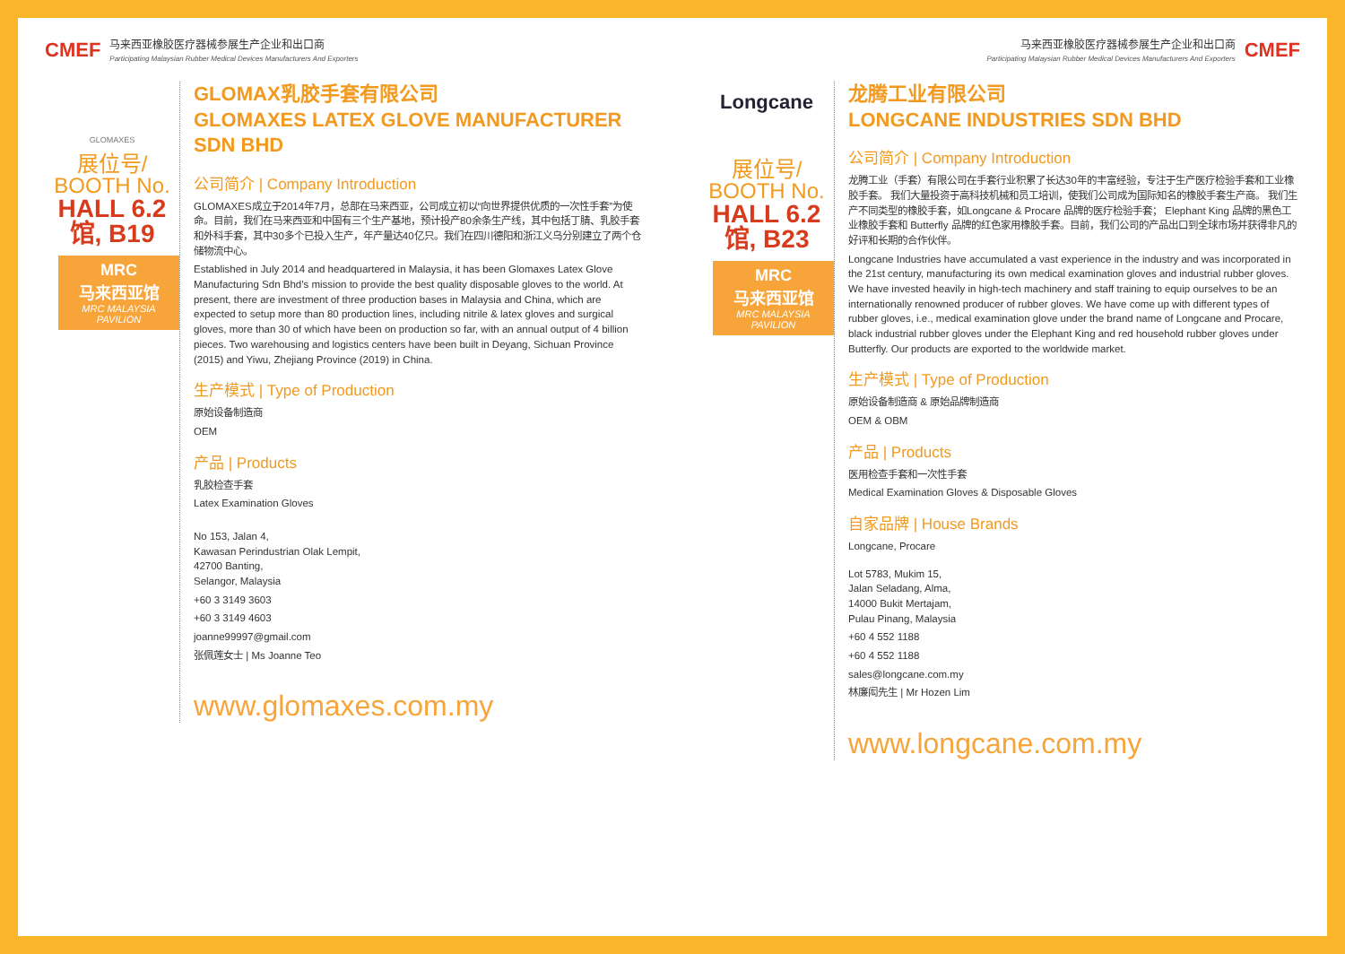CMEF
马来西亚橡胶医疗器械参展生产企业和出口商
Participating Malaysian Rubber Medical Devices Manufacturers And Exporters
GLOMAXES
展位号/
BOOTH No.
HALL 6.2馆, B19
MRC
马来西亚馆
MRC MALAYSIA PAVILION
GLOMAX乳胶手套有限公司
GLOMAXES LATEX GLOVE MANUFACTURER SDN BHD
公司简介 | Company Introduction
GLOMAXES成立于2014年7月，总部在马来西亚，公司成立初以“向世界提供优质的一次性手套”为使命。目前，我们在马来西亚和中国有三个生产基地，预计投产80余条生产线，其中包括丁腈、乳胶手套和外科手套，其中30多个已投入生产，年产量达40亿只。我们在四川德阳和浙江义乌分别建立了两个仓储物流中心。
Established in July 2014 and headquartered in Malaysia, it has been Glomaxes Latex Glove Manufacturing Sdn Bhd’s mission to provide the best quality disposable gloves to the world. At present, there are investment of three production bases in Malaysia and China, which are expected to setup more than 80 production lines, including nitrile & latex gloves and surgical gloves, more than 30 of which have been on production so far, with an annual output of 4 billion pieces. Two warehousing and logistics centers have been built in Deyang, Sichuan Province (2015) and Yiwu, Zhejiang Province (2019) in China.
生产模式 | Type of Production
原始设备制造商
OEM
产品 | Products
乳胶检查手套
Latex Examination Gloves
No 153, Jalan 4,
Kawasan Perindustrian Olak Lempit,
42700 Banting,
Selangor, Malaysia
+60 3 3149 3603
+60 3 3149 4603
joanne99997@gmail.com
张佩莲女士 | Ms Joanne Teo
www.glomaxes.com.my
马来西亚橡胶医疗器械参展生产企业和出口商
Participating Malaysian Rubber Medical Devices Manufacturers And Exporters
CMEF
Longcane
展位号/
BOOTH No.
HALL 6.2馆, B23
MRC
马来西亚馆
MRC MALAYSIA PAVILION
龙腾工业有限公司
LONGCANE INDUSTRIES SDN BHD
公司简介 | Company Introduction
龙腾工业（手套）有限公司在手套行业积累了长达30年的丰富经验，专注于生产医疗检验手套和工业橡胶手套。 我们大量投资于高科技机械和员工培训，使我们公司成为国际知名的橡胶手套生产商。 我们生产不同类型的橡胶手套，如Longcane & Procare 品牌的医疗检验手套； Elephant King 品牌的黑色工业橡胶手套和 Butterfly 品牌的红色家用橡胶手套。目前，我们公司的产品出口到全球市场并获得非凡的好评和长期的合作伙伴。
Longcane Industries have accumulated a vast experience in the industry and was incorporated in the 21st century, manufacturing its own medical examination gloves and industrial rubber gloves. We have invested heavily in high-tech machinery and staff training to equip ourselves to be an internationally renowned producer of rubber gloves. We have come up with different types of rubber gloves, i.e., medical examination glove under the brand name of Longcane and Procare, black industrial rubber gloves under the Elephant King and red household rubber gloves under Butterfly. Our products are exported to the worldwide market.
生产模式 | Type of Production
原始设备制造商 & 原始品牌制造商
OEM & OBM
产品 | Products
医用检查手套和一次性手套
Medical Examination Gloves & Disposable Gloves
自家品牌 | House Brands
Longcane, Procare
Lot 5783, Mukim 15,
Jalan Seladang, Alma,
14000 Bukit Mertajam,
Pulau Pinang, Malaysia
+60 4 552 1188
+60 4 552 1188
sales@longcane.com.my
林廉闳先生 | Mr Hozen Lim
www.longcane.com.my